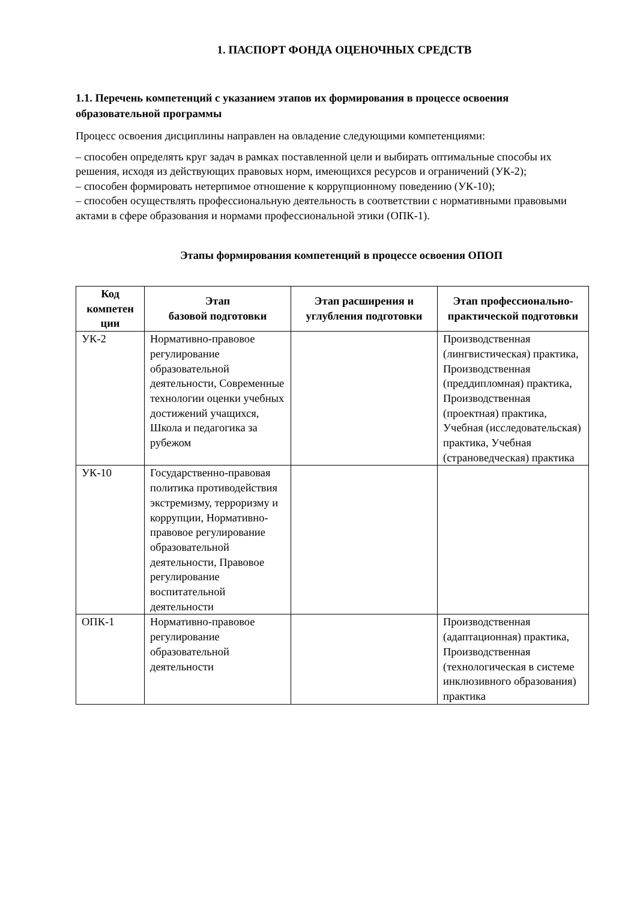1. ПАСПОРТ ФОНДА ОЦЕНОЧНЫХ СРЕДСТВ
1.1. Перечень компетенций с указанием этапов их формирования в процессе освоения образовательной программы
Процесс освоения дисциплины направлен на овладение следующими компетенциями:
– способен определять круг задач в рамках поставленной цели и выбирать оптимальные способы их решения, исходя из действующих правовых норм, имеющихся ресурсов и ограничений (УК-2);
– способен формировать нетерпимое отношение к коррупционному поведению (УК-10);
– способен осуществлять профессиональную деятельность в соответствии с нормативными правовыми актами в сфере образования и нормами профессиональной этики (ОПК-1).
Этапы формирования компетенций в процессе освоения ОПОП
| Код компетен ции | Этап базовой подготовки | Этап расширения и углубления подготовки | Этап профессионально-практической подготовки |
| --- | --- | --- | --- |
| УК-2 | Нормативно-правовое регулирование образовательной деятельности, Современные технологии оценки учебных достижений учащихся, Школа и педагогика за рубежом | | Производственная (лингвистическая) практика, Производственная (преддипломная) практика, Производственная (проектная) практика, Учебная (исследовательская) практика, Учебная (страноведческая) практика |
| УК-10 | Государственно-правовая политика противодействия экстремизму, терроризму и коррупции, Нормативно-правовое регулирование образовательной деятельности, Правовое регулирование воспитательной деятельности | | |
| ОПК-1 | Нормативно-правовое регулирование образовательной деятельности | | Производственная (адаптационная) практика, Производственная (технологическая в системе инклюзивного образования) практика |